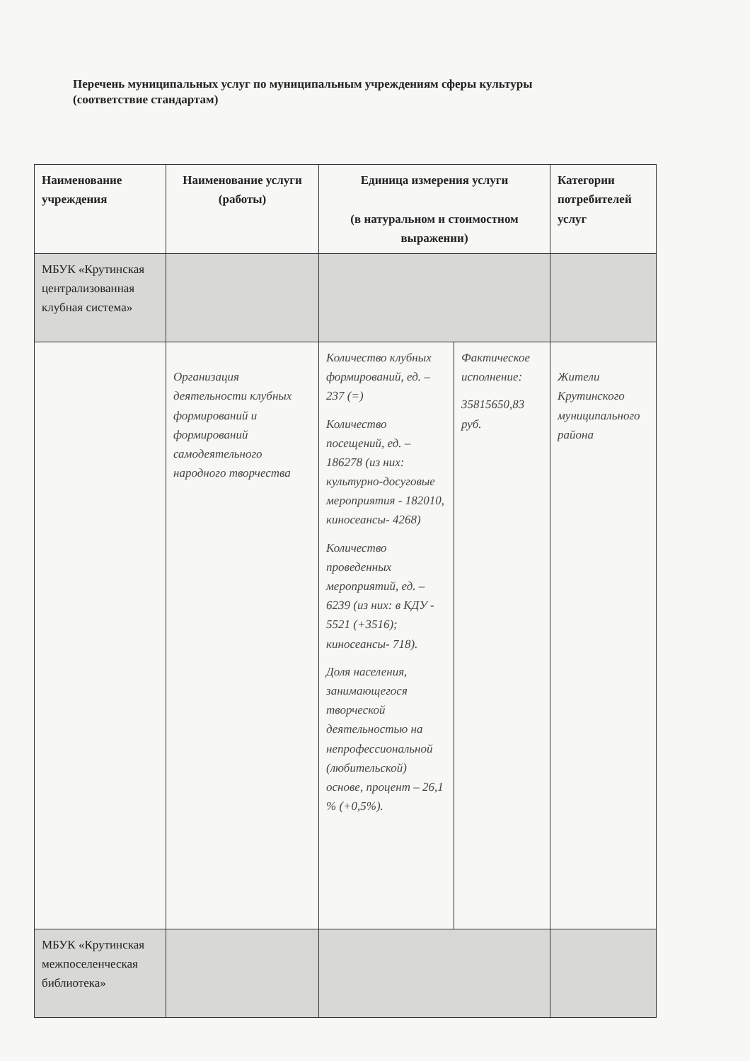Перечень муниципальных услуг по муниципальным учреждениям сферы культуры
(соответствие стандартам)
| Наименование учреждения | Наименование услуги (работы) | Единица измерения услуги (в натуральном и стоимостном выражении) | | Категории потребителей услуг |
| --- | --- | --- | --- | --- |
| МБУК «Крутинская централизованная клубная система» | | | | |
| | Организация деятельности клубных формирований и формирований самодеятельного народного творчества | Количество клубных формирований, ед. – 237 (=) Количество посещений, ед. – 186278 (из них: культурно-досуговые мероприятия - 182010, киносеансы- 4268) Количество проведенных мероприятий, ед. – 6239 (из них: в КДУ - 5521 (+3516); киносеансы- 718). Доля населения, занимающегося творческой деятельностью на непрофессиональной (любительской) основе, процент – 26,1 % (+0,5%). | Фактическое исполнение: 35815650,83 руб. | Жители Крутинского муниципального района |
| МБУК «Крутинская межпоселенческая библиотека» | | | | |